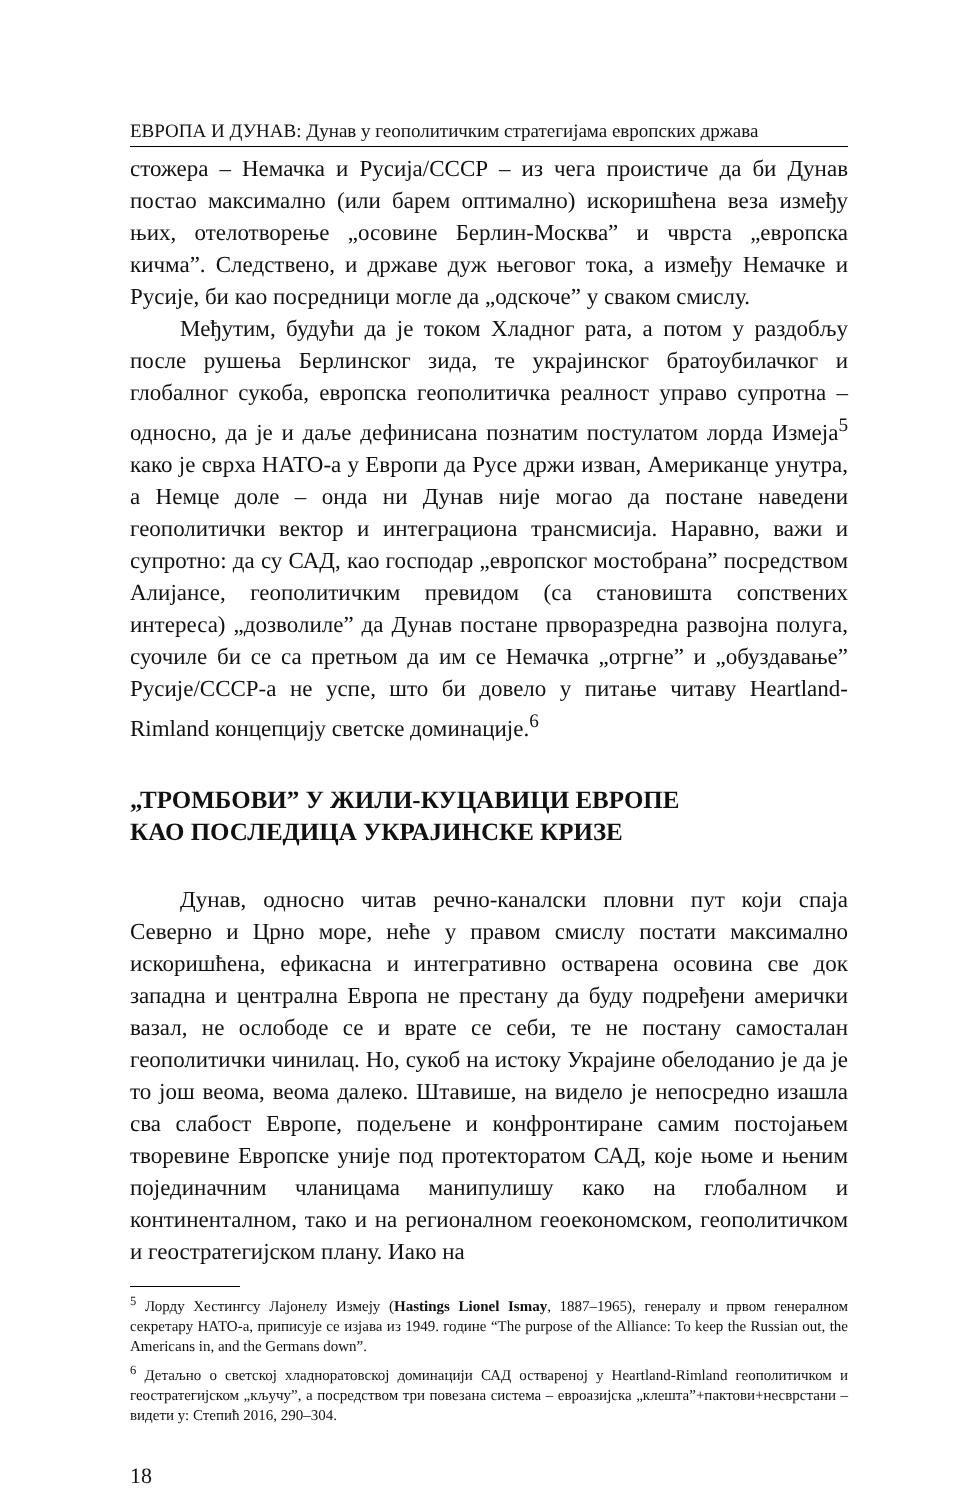ЕВРОПА И ДУНАВ: Дунав у геополитичким стратегијама европских држава
стожера – Немачка и Русија/СССР – из чега проистиче да би Дунав постао максимално (или барем оптимално) искоришћена веза између њих, отелотворење „осовине Берлин-Москва” и чврста „европска кичма”. Следствено, и државе дуж његовог тока, а између Немачке и Русије, би као посредници могле да „одскоче” у сваком смислу.
Међутим, будући да је током Хладног рата, а потом у раздобљу после рушења Берлинског зида, те украјинског братоубилачког и глобалног сукоба, европска геополитичка реалност управо супротна – односно, да је и даље дефинисана познатим постулатом лорда Измеја<sup>5</sup> како је сврха НАТО-а у Европи да Русе држи изван, Американце унутра, а Немце доле – онда ни Дунав није могао да постане наведени геополитички вектор и интеграциона трансмисија. Наравно, важи и супротно: да су САД, као господар „европског мостобрана” посредством Алијансе, геополитичким превидом (са становишта сопствених интереса) „дозволиле” да Дунав постане прворазредна развојна полуга, суочиле би се са претњом да им се Немачка „отргне” и „обуздавање” Русије/СССР-а не успе, што би довело у питање читаву Heartland-Rimland концепцију светске доминације.<sup>6</sup>
„ТРОМБОВИ” У ЖИЛИ-КУЦАВИЦИ ЕВРОПЕ
КАО ПОСЛЕДИЦА УКРАЈИНСКЕ КРИЗЕ
Дунав, односно читав речно-каналски пловни пут који спаја Северно и Црно море, неће у правом смислу постати максимално искоришћена, ефикасна и интегративно остварена осовина све док западна и централна Европа не престану да буду подређени амерички вазал, не ослободе се и врате се себи, те не постану самосталан геополитички чинилац. Но, сукоб на истоку Украјине обелоданио је да је то још веома, веома далеко. Штавише, на видело је непосредно изашла сва слабост Европе, подељене и конфронтиране самим постојањем творевине Европске уније под протекторатом САД, које њоме и њеним појединачним чланицама манипулишу како на глобалном и континенталном, тако и на регионалном геоекономском, геополитичком и геостратегијском плану. Иако на
<sup>5</sup> Лорду Хестингсу Лајонелу Измеју (Hastings Lionel Ismay, 1887–1965), генералу и првом генералном секретару НАТО-а, приписује се изјава из 1949. године “The purpose of the Alliance: To keep the Russian out, the Americans in, and the Germans down”.
<sup>6</sup> Детаљно о светској хладноратовској доминацији САД оствареној у Heartland-Rimland геополитичком и геостратегијском „кључу”, а посредством три повезана система – евроазијска „клешта”+пактови+несврстани – видети у: Степић 2016, 290–304.
18